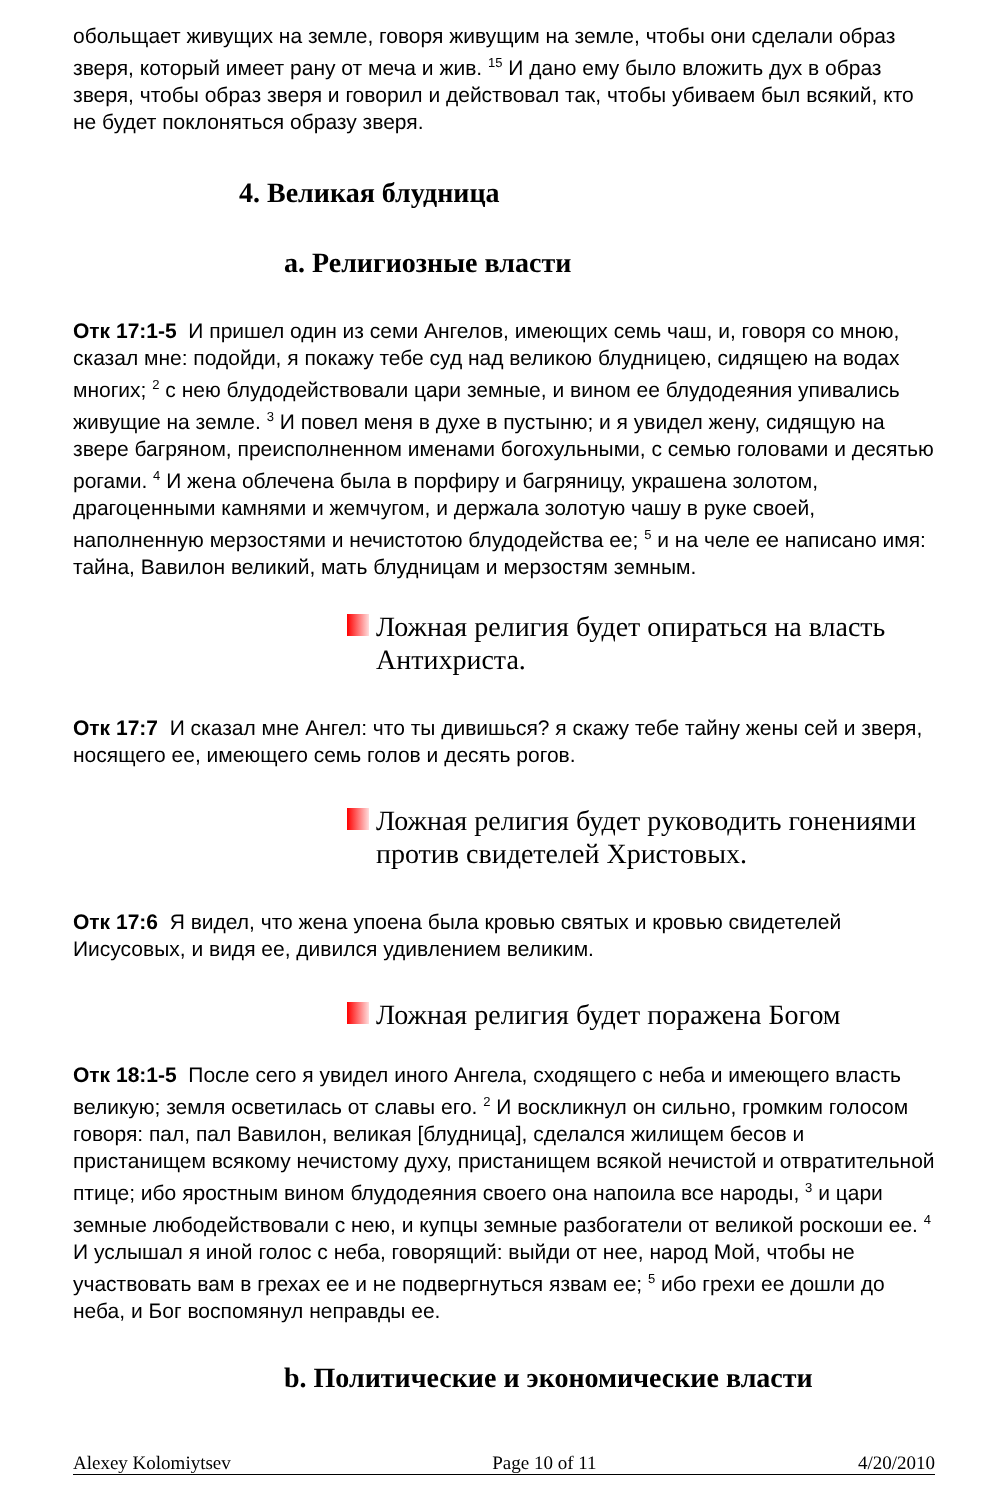обольщает живущих на земле, говоря живущим на земле, чтобы они сделали образ зверя, который имеет рану от меча и жив. <sup>15</sup> И дано ему было вложить дух в образ зверя, чтобы образ зверя и говорил и действовал так, чтобы убиваем был всякий, кто не будет поклоняться образу зверя.
4. Великая блудница
a. Религиозные власти
Отк 17:1-5 И пришел один из семи Ангелов, имеющих семь чаш, и, говоря со мною, сказал мне: подойди, я покажу тебе суд над великою блудницею, сидящею на водах многих; <sup>2</sup> с нею блудодействовали цари земные, и вином ее блудодеяния упивались живущие на земле. <sup>3</sup> И повел меня в духе в пустыню; и я увидел жену, сидящую на звере багряном, преисполненном именами богохульными, с семью головами и десятью рогами. <sup>4</sup> И жена облечена была в порфиру и багряницу, украшена золотом, драгоценными камнями и жемчугом, и держала золотую чашу в руке своей, наполненную мерзостями и нечистотою блудодейства ее; <sup>5</sup> и на челе ее написано имя: тайна, Вавилон великий, мать блудницам и мерзостям земным.
Ложная религия будет опираться на власть Антихриста.
Отк 17:7 И сказал мне Ангел: что ты дивишься? я скажу тебе тайну жены сей и зверя, носящего ее, имеющего семь голов и десять рогов.
Ложная религия будет руководить гонениями против свидетелей Христовых.
Отк 17:6 Я видел, что жена упоена была кровью святых и кровью свидетелей Иисусовых, и видя ее, дивился удивлением великим.
Ложная религия будет поражена Богом
Отк 18:1-5 После сего я увидел иного Ангела, сходящего с неба и имеющего власть великую; земля осветилась от славы его. <sup>2</sup> И воскликнул он сильно, громким голосом говоря: пал, пал Вавилон, великая [блудница], сделался жилищем бесов и пристанищем всякому нечистому духу, пристанищем всякой нечистой и отвратительной птице; ибо яростным вином блудодеяния своего она напоила все народы, <sup>3</sup> и цари земные любодействовали с нею, и купцы земные разбогатели от великой роскоши ее. <sup>4</sup> И услышал я иной голос с неба, говорящий: выйди от нее, народ Мой, чтобы не участвовать вам в грехах ее и не подвергнуться язвам ее; <sup>5</sup> ибо грехи ее дошли до неба, и Бог воспомянул неправды ее.
b. Политические и экономические власти
Alexey Kolomiytsev Page 10 of 11 4/20/2010